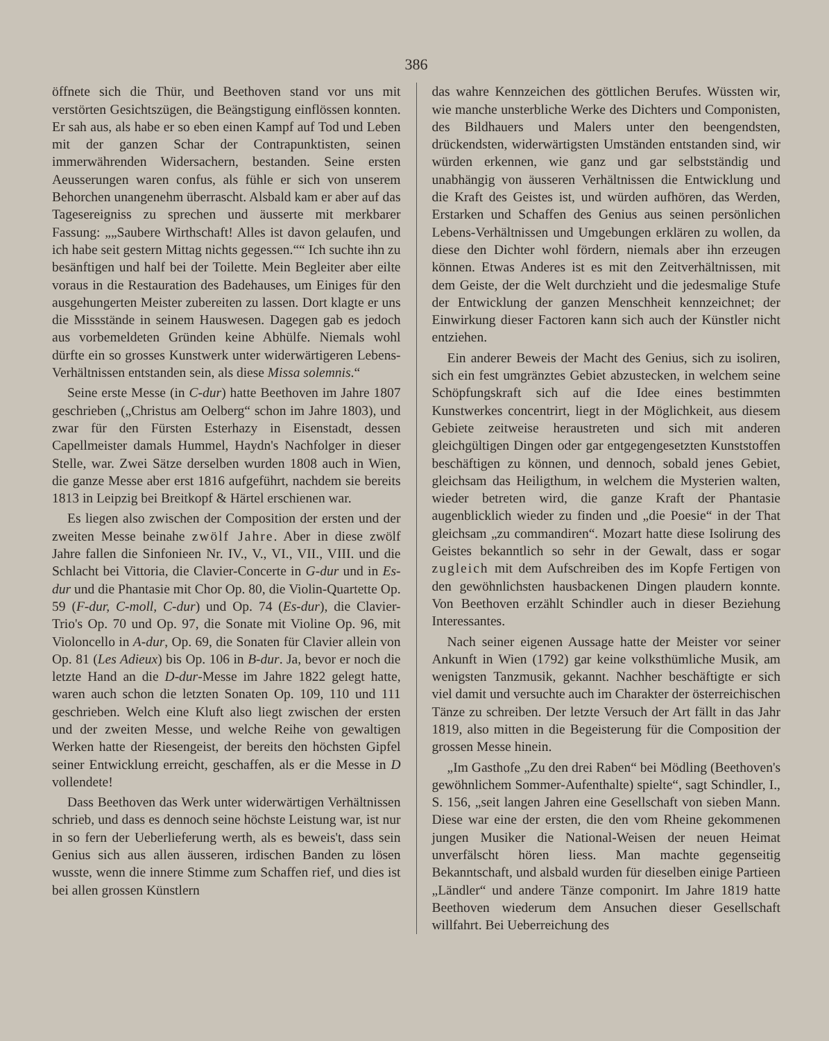386
öffnete sich die Thür, und Beethoven stand vor uns mit verstörten Gesichtszügen, die Beängstigung einflössen konnten. Er sah aus, als habe er so eben einen Kampf auf Tod und Leben mit der ganzen Schar der Contrapunktisten, seinen immerwährenden Widersachern, bestanden. Seine ersten Aeusserungen waren confus, als fühle er sich von unserem Behorchen unangenehm überrascht. Alsbald kam er aber auf das Tagesereigniss zu sprechen und äusserte mit merkbarer Fassung: „„Saubere Wirthschaft! Alles ist davon gelaufen, und ich habe seit gestern Mittag nichts gegessen.““ Ich suchte ihn zu besänftigen und half bei der Toilette. Mein Begleiter aber eilte voraus in die Restauration des Badehauses, um Einiges für den ausgehungerten Meister zubereiten zu lassen. Dort klagte er uns die Missstände in seinem Hauswesen. Dagegen gab es jedoch aus vorbemeldeten Gründen keine Abhülfe. Niemals wohl dürfte ein so grosses Kunstwerk unter widerwärtigeren Lebens-Verhältnissen entstanden sein, als diese Missa solemnis.“
Seine erste Messe (in C-dur) hatte Beethoven im Jahre 1807 geschrieben („Christus am Oelberg“ schon im Jahre 1803), und zwar für den Fürsten Esterhazy in Eisenstadt, dessen Capellmeister damals Hummel, Haydn's Nachfolger in dieser Stelle, war. Zwei Sätze derselben wurden 1808 auch in Wien, die ganze Messe aber erst 1816 aufgeführt, nachdem sie bereits 1813 in Leipzig bei Breitkopf & Härtel erschienen war.
Es liegen also zwischen der Composition der ersten und der zweiten Messe beinahe zwölf Jahre. Aber in diese zwölf Jahre fallen die Sinfonieen Nr. IV., V., VI., VII., VIII. und die Schlacht bei Vittoria, die Clavier-Concerte in G-dur und in Es-dur und die Phantasie mit Chor Op. 80, die Violin-Quartette Op. 59 (F-dur, C-moll, C-dur) und Op. 74 (Es-dur), die Clavier-Trio's Op. 70 und Op. 97, die Sonate mit Violine Op. 96, mit Violoncello in A-dur, Op. 69, die Sonaten für Clavier allein von Op. 81 (Les Adieux) bis Op. 106 in B-dur. Ja, bevor er noch die letzte Hand an die D-dur-Messe im Jahre 1822 gelegt hatte, waren auch schon die letzten Sonaten Op. 109, 110 und 111 geschrieben. Welch eine Kluft also liegt zwischen der ersten und der zweiten Messe, und welche Reihe von gewaltigen Werken hatte der Riesengeist, der bereits den höchsten Gipfel seiner Entwicklung erreicht, geschaffen, als er die Messe in D vollendete!
Dass Beethoven das Werk unter widerwärtigen Verhältnissen schrieb, und dass es dennoch seine höchste Leistung war, ist nur in so fern der Ueberlieferung werth, als es beweis't, dass sein Genius sich aus allen äusseren, irdischen Banden zu lösen wusste, wenn die innere Stimme zum Schaffen rief, und dies ist bei allen grossen Künstlern
das wahre Kennzeichen des göttlichen Berufes. Wüssten wir, wie manche unsterbliche Werke des Dichters und Componisten, des Bildhauers und Malers unter den beengendsten, drückendsten, widerwärtigsten Umständen entstanden sind, wir würden erkennen, wie ganz und gar selbstständig und unabhängig von äusseren Verhältnissen die Entwicklung und die Kraft des Geistes ist, und würden aufhören, das Werden, Erstarken und Schaffen des Genius aus seinen persönlichen Lebens-Verhältnissen und Umgebungen erklären zu wollen, da diese den Dichter wohl fördern, niemals aber ihn erzeugen können. Etwas Anderes ist es mit den Zeitverhältnissen, mit dem Geiste, der die Welt durchzieht und die jedesmalige Stufe der Entwicklung der ganzen Menschheit kennzeichnet; der Einwirkung dieser Factoren kann sich auch der Künstler nicht entziehen.
Ein anderer Beweis der Macht des Genius, sich zu isoliren, sich ein fest umgränztes Gebiet abzustecken, in welchem seine Schöpfungskraft sich auf die Idee eines bestimmten Kunstwerkes concentrirt, liegt in der Möglichkeit, aus diesem Gebiete zeitweise heraustreten und sich mit anderen gleichgültigen Dingen oder gar entgegengesetzten Kunststoffen beschäftigen zu können, und dennoch, sobald jenes Gebiet, gleichsam das Heiligthum, in welchem die Mysterien walten, wieder betreten wird, die ganze Kraft der Phantasie augenblicklich wieder zu finden und „die Poesie“ in der That gleichsam „zu commandiren“. Mozart hatte diese Isolirung des Geistes bekanntlich so sehr in der Gewalt, dass er sogar zugleich mit dem Aufschreiben des im Kopfe Fertigen von den gewöhnlichsten hausbackenen Dingen plaudern konnte. Von Beethoven erzählt Schindler auch in dieser Beziehung Interessantes.
Nach seiner eigenen Aussage hatte der Meister vor seiner Ankunft in Wien (1792) gar keine volksthümliche Musik, am wenigsten Tanzmusik, gekannt. Nachher beschäftigte er sich viel damit und versuchte auch im Charakter der österreichischen Tänze zu schreiben. Der letzte Versuch der Art fällt in das Jahr 1819, also mitten in die Begeisterung für die Composition der grossen Messe hinein.
„Im Gasthofe „Zu den drei Raben“ bei Mödling (Beethoven's gewöhnlichem Sommer-Aufenthalte) spielte“, sagt Schindler, I., S. 156, „seit langen Jahren eine Gesellschaft von sieben Mann. Diese war eine der ersten, die den vom Rheine gekommenen jungen Musiker die National-Weisen der neuen Heimat unverfälscht hören liess. Man machte gegenseitig Bekanntschaft, und alsbald wurden für dieselben einige Partieen „Ländler“ und andere Tänze componirt. Im Jahre 1819 hatte Beethoven wiederum dem Ansuchen dieser Gesellschaft willfahrt. Bei Ueberreichung des